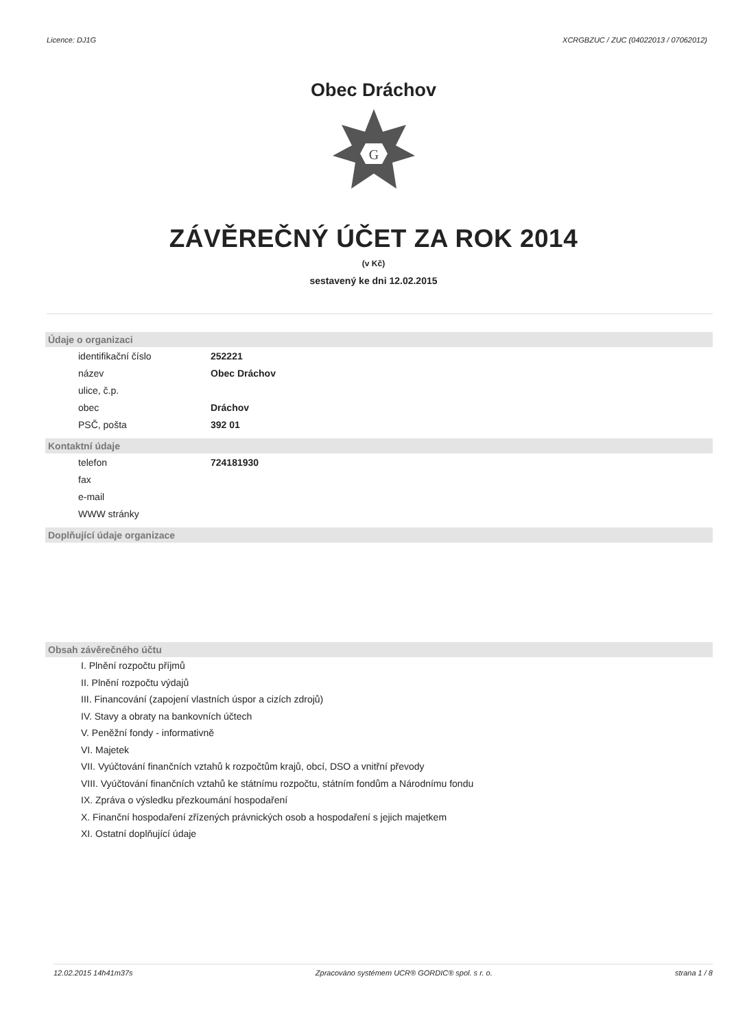Licence: DJ1G XCRGBZUC / ZUC (04022013 / 07062012)
Obec Dráchov
G
ZÁVĚREČNÝ ÚČET ZA ROK 2014
(v Kč)
sestavený ke dni 12.02.2015
Údaje o organizaci
| identifikační číslo | 252221 |
| název | Obec Dráchov |
| ulice, č.p. | |
| obec | Dráchov |
| PSČ, pošta | 392 01 |
Kontaktní údaje
| telefon | 724181930 |
| fax | |
| e-mail | |
| WWW stránky | |
Doplňující údaje organizace
Obsah závěrečného účtu
I. Plnění rozpočtu příjmů
II. Plnění rozpočtu výdajů
III. Financování (zapojení vlastních úspor a cizích zdrojů)
IV. Stavy a obraty na bankovních účtech
V. Peněžní fondy - informativně
VI. Majetek
VII. Vyúčtování finančních vztahů k rozpočtům krajů, obcí, DSO a vnitřní převody
VIII. Vyúčtování finančních vztahů ke státnímu rozpočtu, státním fondům a Národnímu fondu
IX. Zpráva o výsledku přezkoumání hospodaření
X. Finanční hospodaření zřízených právnických osob a hospodaření s jejich majetkem
XI. Ostatní doplňující údaje
12.02.2015 14h41m37s Zpracováno systémem UCR® GORDIC® spol. s r. o. strana 1 / 8